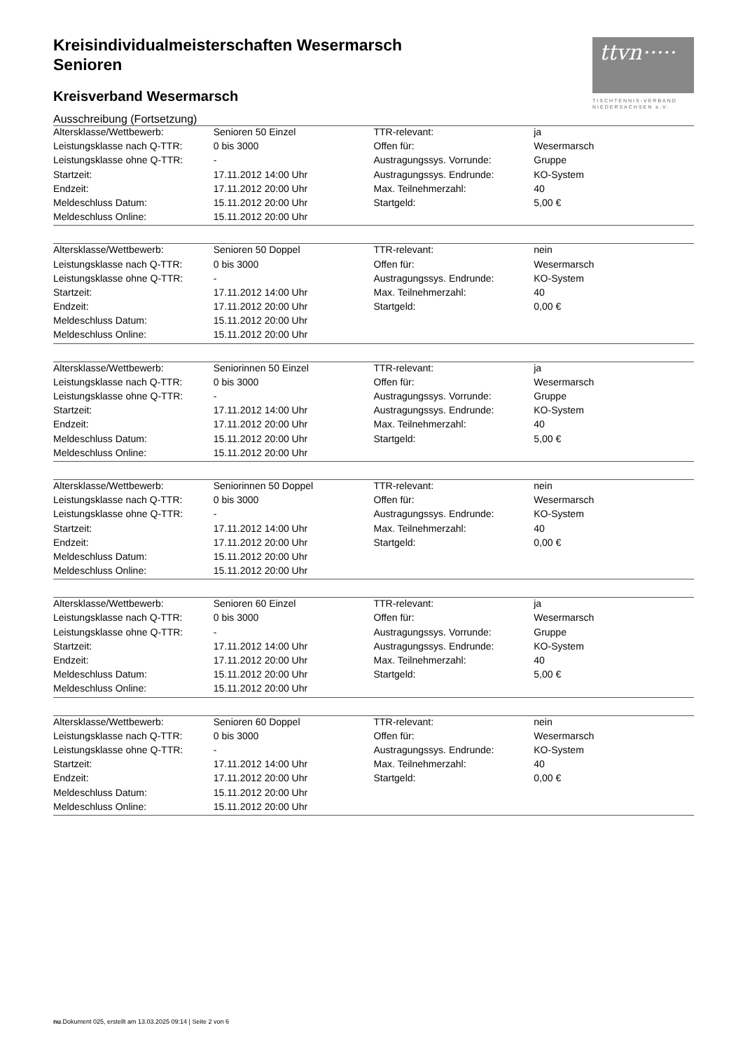ttvn·····
TISCHTENNIS-VERBAND
NIEDERSACHSEN e.V.
Kreisindividualmeisterschaften Wesermarsch
Senioren
Kreisverband Wesermarsch
Ausschreibung (Fortsetzung)
| Altersklasse/Wettbewerb: | Senioren 50 Einzel | TTR-relevant: | ja |
| Leistungsklasse nach Q-TTR: | 0 bis 3000 | Offen für: | Wesermarsch |
| Leistungsklasse ohne Q-TTR: | - | Austragungssys. Vorrunde: | Gruppe |
| Startzeit: | 17.11.2012 14:00 Uhr | Austragungssys. Endrunde: | KO-System |
| Endzeit: | 17.11.2012 20:00 Uhr | Max. Teilnehmerzahl: | 40 |
| Meldeschluss Datum: | 15.11.2012 20:00 Uhr | Startgeld: | 5,00 € |
| Meldeschluss Online: | 15.11.2012 20:00 Uhr | | |
| Altersklasse/Wettbewerb: | Senioren 50 Doppel | TTR-relevant: | nein |
| Leistungsklasse nach Q-TTR: | 0 bis 3000 | Offen für: | Wesermarsch |
| Leistungsklasse ohne Q-TTR: | - | Austragungssys. Endrunde: | KO-System |
| Startzeit: | 17.11.2012 14:00 Uhr | Max. Teilnehmerzahl: | 40 |
| Endzeit: | 17.11.2012 20:00 Uhr | Startgeld: | 0,00 € |
| Meldeschluss Datum: | 15.11.2012 20:00 Uhr | | |
| Meldeschluss Online: | 15.11.2012 20:00 Uhr | | |
| Altersklasse/Wettbewerb: | Seniorinnen 50 Einzel | TTR-relevant: | ja |
| Leistungsklasse nach Q-TTR: | 0 bis 3000 | Offen für: | Wesermarsch |
| Leistungsklasse ohne Q-TTR: | - | Austragungssys. Vorrunde: | Gruppe |
| Startzeit: | 17.11.2012 14:00 Uhr | Austragungssys. Endrunde: | KO-System |
| Endzeit: | 17.11.2012 20:00 Uhr | Max. Teilnehmerzahl: | 40 |
| Meldeschluss Datum: | 15.11.2012 20:00 Uhr | Startgeld: | 5,00 € |
| Meldeschluss Online: | 15.11.2012 20:00 Uhr | | |
| Altersklasse/Wettbewerb: | Seniorinnen 50 Doppel | TTR-relevant: | nein |
| Leistungsklasse nach Q-TTR: | 0 bis 3000 | Offen für: | Wesermarsch |
| Leistungsklasse ohne Q-TTR: | - | Austragungssys. Endrunde: | KO-System |
| Startzeit: | 17.11.2012 14:00 Uhr | Max. Teilnehmerzahl: | 40 |
| Endzeit: | 17.11.2012 20:00 Uhr | Startgeld: | 0,00 € |
| Meldeschluss Datum: | 15.11.2012 20:00 Uhr | | |
| Meldeschluss Online: | 15.11.2012 20:00 Uhr | | |
| Altersklasse/Wettbewerb: | Senioren 60 Einzel | TTR-relevant: | ja |
| Leistungsklasse nach Q-TTR: | 0 bis 3000 | Offen für: | Wesermarsch |
| Leistungsklasse ohne Q-TTR: | - | Austragungssys. Vorrunde: | Gruppe |
| Startzeit: | 17.11.2012 14:00 Uhr | Austragungssys. Endrunde: | KO-System |
| Endzeit: | 17.11.2012 20:00 Uhr | Max. Teilnehmerzahl: | 40 |
| Meldeschluss Datum: | 15.11.2012 20:00 Uhr | Startgeld: | 5,00 € |
| Meldeschluss Online: | 15.11.2012 20:00 Uhr | | |
| Altersklasse/Wettbewerb: | Senioren 60 Doppel | TTR-relevant: | nein |
| Leistungsklasse nach Q-TTR: | 0 bis 3000 | Offen für: | Wesermarsch |
| Leistungsklasse ohne Q-TTR: | - | Austragungssys. Endrunde: | KO-System |
| Startzeit: | 17.11.2012 14:00 Uhr | Max. Teilnehmerzahl: | 40 |
| Endzeit: | 17.11.2012 20:00 Uhr | Startgeld: | 0,00 € |
| Meldeschluss Datum: | 15.11.2012 20:00 Uhr | | |
| Meldeschluss Online: | 15.11.2012 20:00 Uhr | | |
nu.Dokument 025, erstellt am 13.03.2025 09:14 | Seite 2 von 6